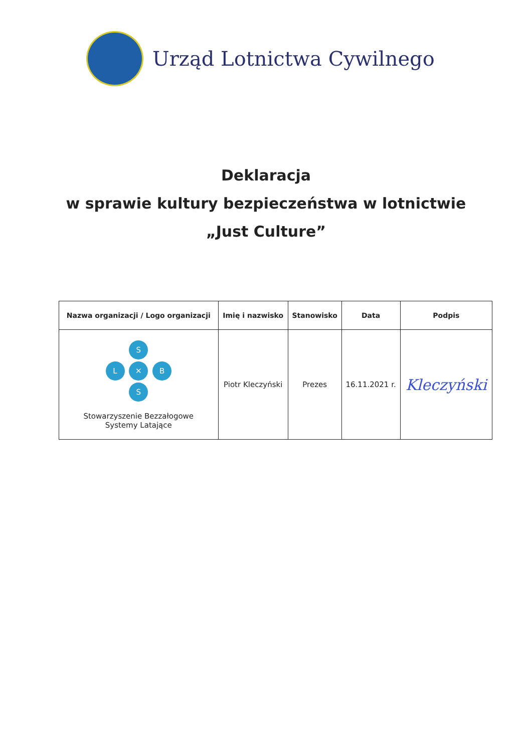Urząd Lotnictwa Cywilnego
Deklaracja
w sprawie kultury bezpieczeństwa w lotnictwie
„Just Culture”
| Nazwa organizacji / Logo organizacji | Imię i nazwisko | Stanowisko | Data | Podpis |
| --- | --- | --- | --- | --- |
| S L ✕ B S Stowarzyszenie Bezzałogowe Systemy Latające | Piotr Kleczyński | Prezes | 16.11.2021 r. | Kleczyński |